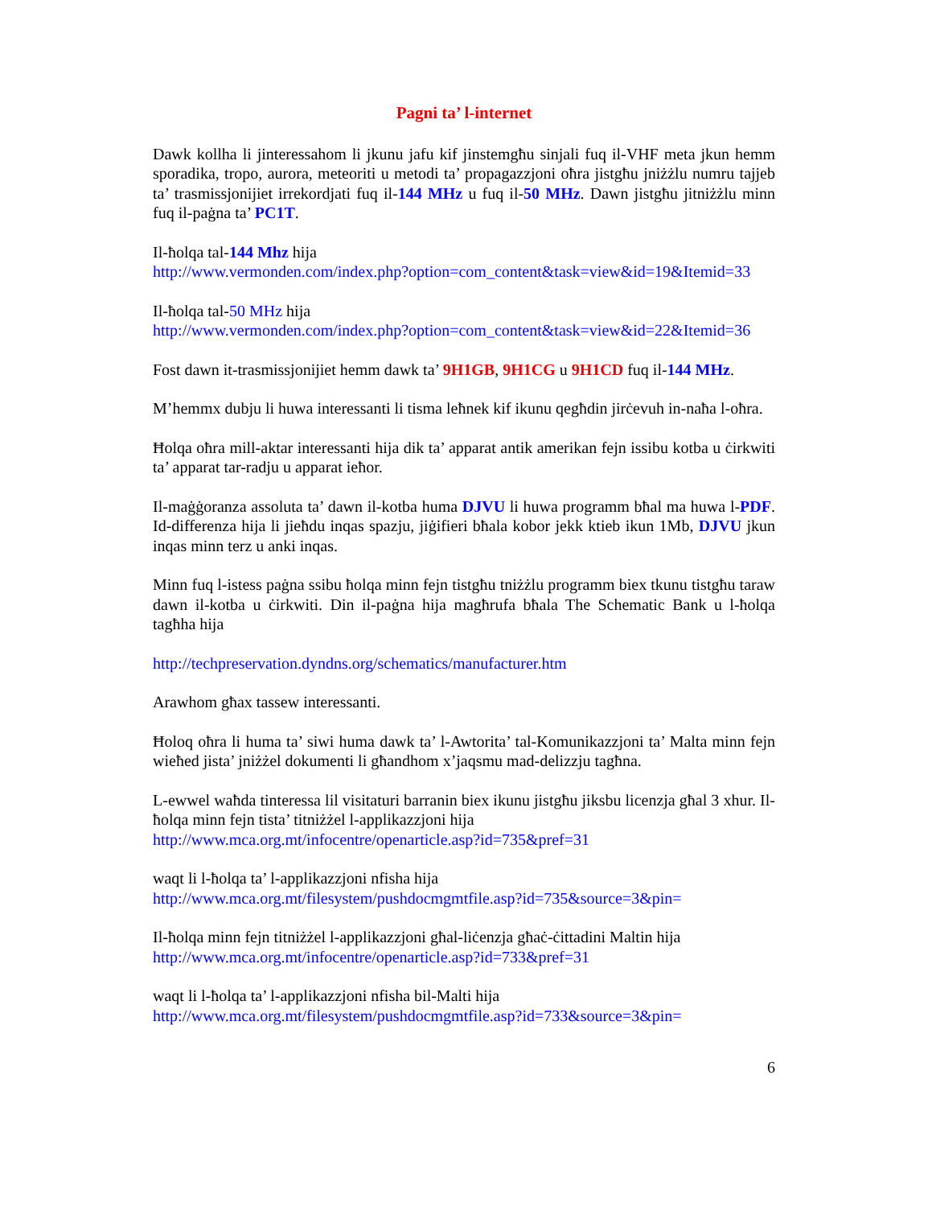Pagni ta’ l-internet
Dawk kollha li jinteressahom li jkunu jafu kif jinstemgħu sinjali fuq il-VHF meta jkun hemm sporadika, tropo, aurora, meteoriti u metodi ta’ propagazzjoni oħra jistgħu jniżżlu numru tajjeb ta’ trasmissjonijiet irrekordjati fuq il-144 MHz u fuq il-50 MHz. Dawn jistgħu jitniżżlu minn fuq il-paġna ta’ PC1T.
Il-ħolqa tal-144 Mhz hija
http://www.vermonden.com/index.php?option=com_content&task=view&id=19&Itemid=33
Il-ħolqa tal-50 MHz hija
http://www.vermonden.com/index.php?option=com_content&task=view&id=22&Itemid=36
Fost dawn it-trasmissjonijiet hemm dawk ta’ 9H1GB, 9H1CG u 9H1CD fuq il-144 MHz.
M’hemmx dubju li huwa interessanti li tisma leħnek kif ikunu qegħdin jirċevuh in-naħa l-oħra.
Ħolqa oħra mill-aktar interessanti hija dik ta’ apparat antik amerikan fejn issibu kotba u ċirkwiti ta’ apparat tar-radju u apparat ieħor.
Il-maġġoranza assoluta ta’ dawn il-kotba huma DJVU li huwa programm bħal ma huwa l-PDF. Id-differenza hija li jieħdu inqas spazju, jiġifieri bħala kobor jekk ktieb ikun 1Mb, DJVU jkun inqas minn terz u anki inqas.
Minn fuq l-istess paġna ssibu ħolqa minn fejn tistgħu tniżżlu programm biex tkunu tistgħu taraw dawn il-kotba u ċirkwiti. Din il-paġna hija magħrufa bħala The Schematic Bank u l-ħolqa tagħha hija
http://techpreservation.dyndns.org/schematics/manufacturer.htm
Arawhom għax tassew interessanti.
Ħoloq oħra li huma ta’ siwi huma dawk ta’ l-Awtorita’ tal-Komunikazzjoni ta’ Malta minn fejn wieħed jista’ jniżżel dokumenti li għandhom x’jaqsmu mad-delizzju tagħna.
L-ewwel waħda tinteressa lil visitaturi barranin biex ikunu jistgħu jiksbu licenzja għal 3 xhur. Il-ħolqa minn fejn tista’ titniżżel l-applikazzjoni hija
http://www.mca.org.mt/infocentre/openarticle.asp?id=735&pref=31
waqt li l-ħolqa ta’ l-applikazzjoni nfisha hija
http://www.mca.org.mt/filesystem/pushdocmgmtfile.asp?id=735&source=3&pin=
Il-ħolqa minn fejn titniżżel l-applikazzjoni għal-liċenzja għaċ-ċittadini Maltin hija
http://www.mca.org.mt/infocentre/openarticle.asp?id=733&pref=31
waqt li l-ħolqa ta’ l-applikazzjoni nfisha bil-Malti hija
http://www.mca.org.mt/filesystem/pushdocmgmtfile.asp?id=733&source=3&pin=
6